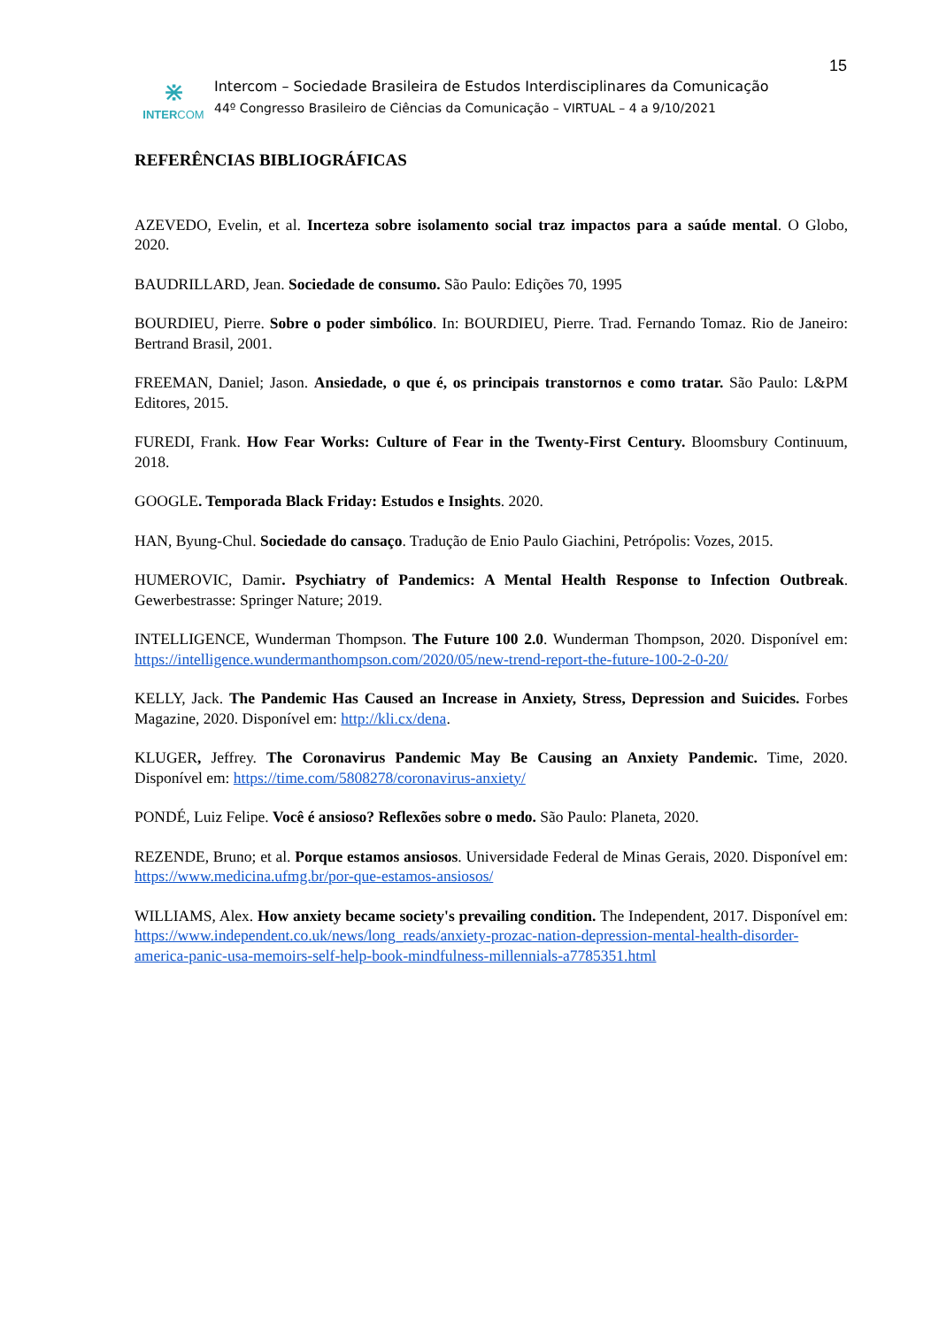15
⋇
INTERCOM
Intercom – Sociedade Brasileira de Estudos Interdisciplinares da Comunicação
44º Congresso Brasileiro de Ciências da Comunicação – VIRTUAL – 4 a 9/10/2021
REFERÊNCIAS BIBLIOGRÁFICAS
AZEVEDO, Evelin, et al. Incerteza sobre isolamento social traz impactos para a saúde mental. O Globo, 2020.
BAUDRILLARD, Jean. Sociedade de consumo. São Paulo: Edições 70, 1995
BOURDIEU, Pierre. Sobre o poder simbólico. In: BOURDIEU, Pierre. Trad. Fernando Tomaz. Rio de Janeiro: Bertrand Brasil, 2001.
FREEMAN, Daniel; Jason. Ansiedade, o que é, os principais transtornos e como tratar. São Paulo: L&PM Editores, 2015.
FUREDI, Frank. How Fear Works: Culture of Fear in the Twenty-First Century. Bloomsbury Continuum, 2018.
GOOGLE. Temporada Black Friday: Estudos e Insights. 2020.
HAN, Byung-Chul. Sociedade do cansaço. Tradução de Enio Paulo Giachini, Petrópolis: Vozes, 2015.
HUMEROVIC, Damir. Psychiatry of Pandemics: A Mental Health Response to Infection Outbreak. Gewerbestrasse: Springer Nature; 2019.
INTELLIGENCE, Wunderman Thompson. The Future 100 2.0. Wunderman Thompson, 2020. Disponível em: https://intelligence.wundermanthompson.com/2020/05/new-trend-report-the-future-100-2-0-20/
KELLY, Jack. The Pandemic Has Caused an Increase in Anxiety, Stress, Depression and Suicides. Forbes Magazine, 2020. Disponível em: http://kli.cx/dena.
KLUGER, Jeffrey. The Coronavirus Pandemic May Be Causing an Anxiety Pandemic. Time, 2020. Disponível em: https://time.com/5808278/coronavirus-anxiety/
PONDÉ, Luiz Felipe. Você é ansioso? Reflexões sobre o medo. São Paulo: Planeta, 2020.
REZENDE, Bruno; et al. Porque estamos ansiosos. Universidade Federal de Minas Gerais, 2020. Disponível em: https://www.medicina.ufmg.br/por-que-estamos-ansiosos/
WILLIAMS, Alex. How anxiety became society's prevailing condition. The Independent, 2017. Disponível em: https://www.independent.co.uk/news/long_reads/anxiety-prozac-nation-depression-mental-health-disorder-america-panic-usa-memoirs-self-help-book-mindfulness-millennials-a7785351.html